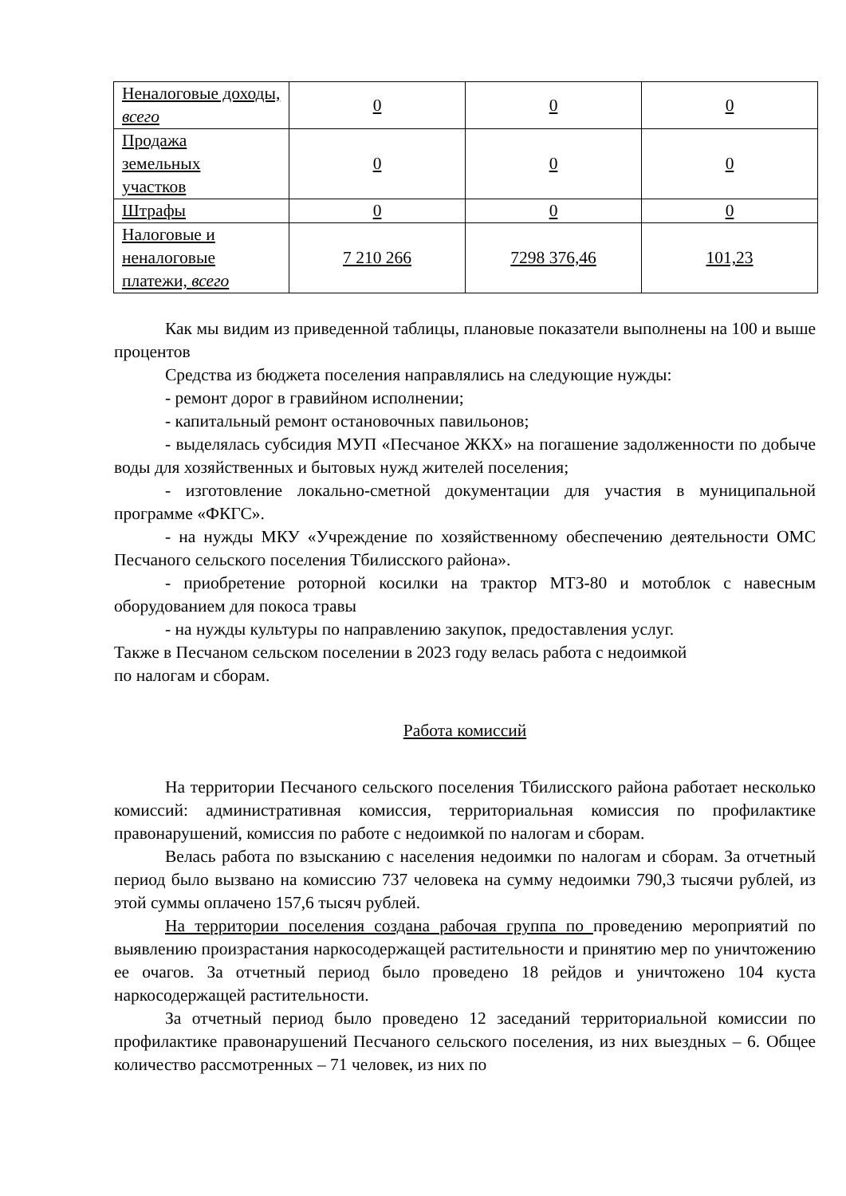| Неналоговые доходы, всего | 0 | 0 | 0 |
| Продажа земельных участков | 0 | 0 | 0 |
| Штрафы | 0 | 0 | 0 |
| Налоговые и неналоговые платежи, всего | 7 210 266 | 7298 376,46 | 101,23 |
Как мы видим из приведенной таблицы, плановые показатели выполнены на 100 и выше процентов
Средства из бюджета поселения направлялись на следующие нужды:
- ремонт дорог в гравийном исполнении;
- капитальный ремонт остановочных павильонов;
- выделялась субсидия МУП «Песчаное ЖКХ» на погашение задолженности по добыче воды для хозяйственных и бытовых нужд жителей поселения;
- изготовление локально-сметной документации для участия в муниципальной программе «ФКГС».
- на нужды МКУ «Учреждение по хозяйственному обеспечению деятельности ОМС Песчаного сельского поселения Тбилисского района».
- приобретение роторной косилки на трактор МТЗ-80 и мотоблок с навесным оборудованием для покоса травы
- на нужды культуры по направлению закупок, предоставления услуг.
Также в Песчаном сельском поселении в 2023 году велась работа с недоимкой
по налогам и сборам.
Работа комиссий
На территории Песчаного сельского поселения Тбилисского района работает несколько комиссий: административная комиссия, территориальная комиссия по профилактике правонарушений, комиссия по работе с недоимкой по налогам и сборам.
Велась работа по взысканию с населения недоимки по налогам и сборам. За отчетный период было вызвано на комиссию 737 человека на сумму недоимки 790,3 тысячи рублей, из этой суммы оплачено 157,6 тысяч рублей.
На территории поселения создана рабочая группа по проведению мероприятий по выявлению произрастания наркосодержащей растительности и принятию мер по уничтожению ее очагов. За отчетный период было проведено 18 рейдов и уничтожено 104 куста наркосодержащей растительности.
За отчетный период было проведено 12 заседаний территориальной комиссии по профилактике правонарушений Песчаного сельского поселения, из них выездных – 6. Общее количество рассмотренных – 71 человек, из них по